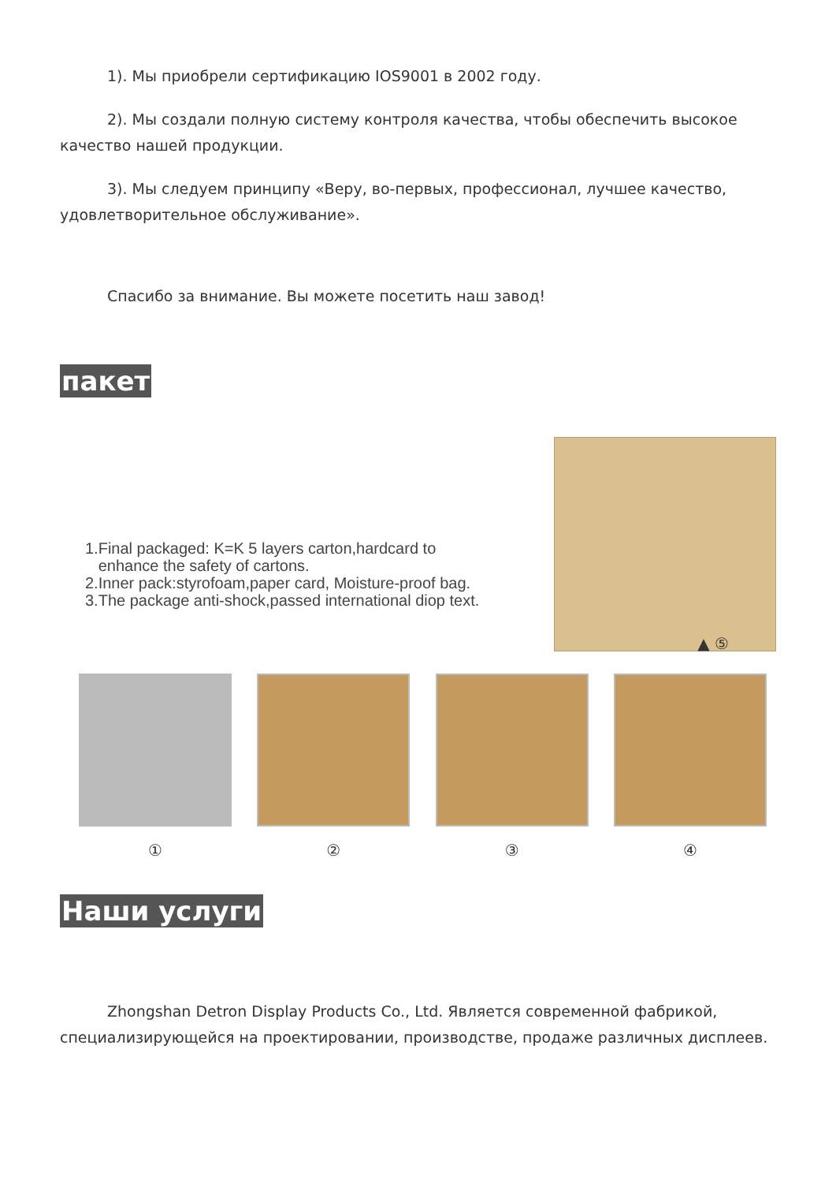1). Мы приобрели сертификацию IOS9001 в 2002 году.
2). Мы создали полную систему контроля качества, чтобы обеспечить высокое качество нашей продукции.
3). Мы следуем принципу «Веру, во-первых, профессионал, лучшее качество, удовлетворительное обслуживание».
Спасибо за внимание. Вы можете посетить наш завод!
пакет
1.Final packaged: K=K 5 layers carton,hardcard to
enhance the safety of cartons.
2.Inner pack:styrofoam,paper card, Moisture-proof bag.
3.The package anti-shock,passed international diop text.
▲ ⑤
① ② ③ ④
Наши услуги
Zhongshan Detron Display Products Co., Ltd. Является современной фабрикой, специализирующейся на проектировании, производстве, продаже различных дисплеев.